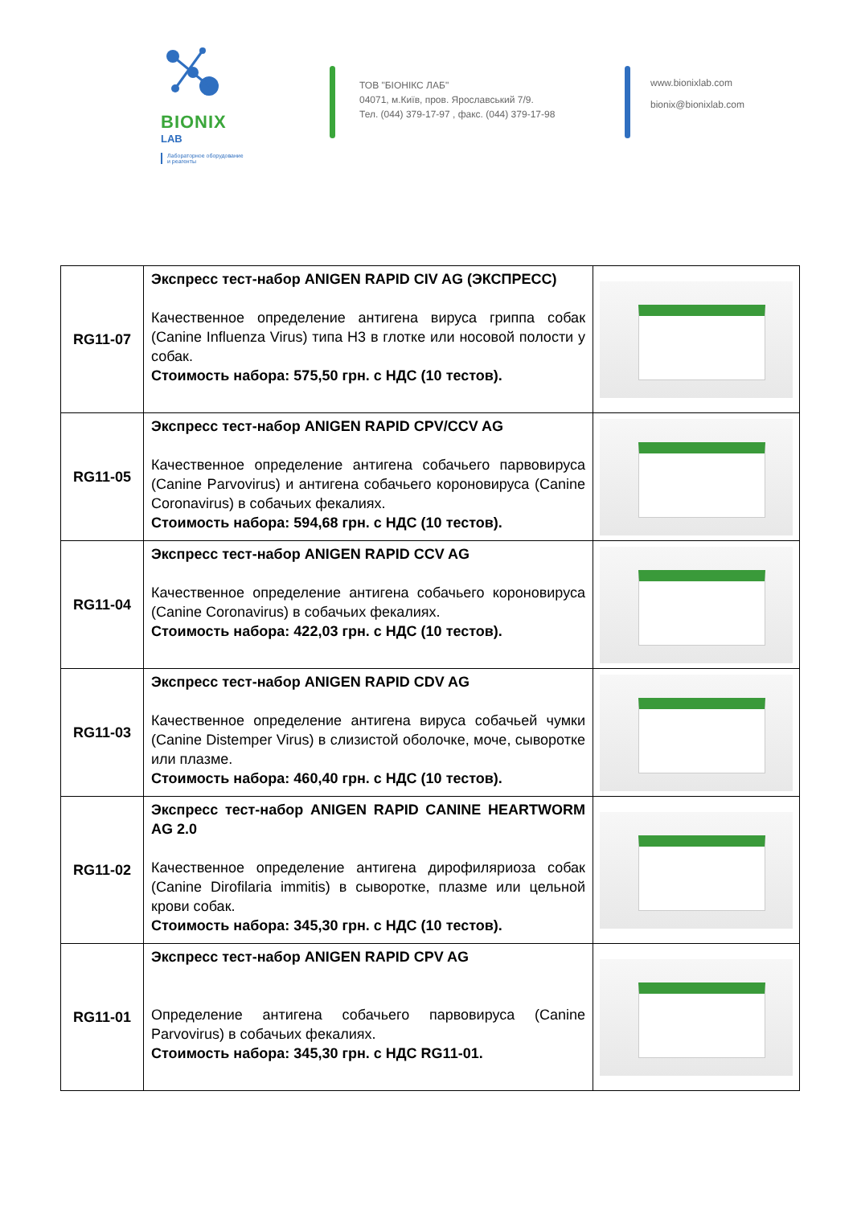BIONIX
LAB
Лабораторное оборудование
и реагенты
ТОВ "БІОНІКС ЛАБ"
04071, м.Київ, пров. Ярославський 7/9.
Тел. (044) 379-17-97 , факс. (044) 379-17-98
www.bionixlab.com
bionix@bionixlab.com
| RG11-07 | Экспресс тест-набор ANIGEN RAPID CIV AG (ЭКСПРЕСС) Качественное определение антигена вируса гриппа собак (Canine Influenza Virus) типа H3 в глотке или носовой полости у собак. Стоимость набора: 575,50 грн. с НДС (10 тестов). | |
| RG11-05 | Экспресс тест-набор ANIGEN RAPID CPV/CCV AG Качественное определение антигена собачьего парвовируса (Canine Parvovirus) и антигена собачьего короновируса (Canine Coronavirus) в собачьих фекалиях. Стоимость набора: 594,68 грн. с НДС (10 тестов). | |
| RG11-04 | Экспресс тест-набор ANIGEN RAPID CCV AG Качественное определение антигена собачьего короновируса (Canine Coronavirus) в собачьих фекалиях. Стоимость набора: 422,03 грн. с НДС (10 тестов). | |
| RG11-03 | Экспресс тест-набор ANIGEN RAPID CDV AG Качественное определение антигена вируса собачьей чумки (Canine Distemper Virus) в слизистой оболочке, моче, сыворотке или плазме. Стоимость набора: 460,40 грн. с НДС (10 тестов). | |
| RG11-02 | Экспресс тест-набор ANIGEN RAPID CANINE HEARTWORM AG 2.0 Качественное определение антигена дирофиляриоза собак (Canine Dirofilaria immitis) в сыворотке, плазме или цельной крови собак. Стоимость набора: 345,30 грн. с НДС (10 тестов). | |
| RG11-01 | Экспресс тест-набор ANIGEN RAPID CPV AG Определение антигена собачьего парвовируса (Canine Parvovirus) в собачьих фекалиях. Стоимость набора: 345,30 грн. с НДС RG11-01. | |